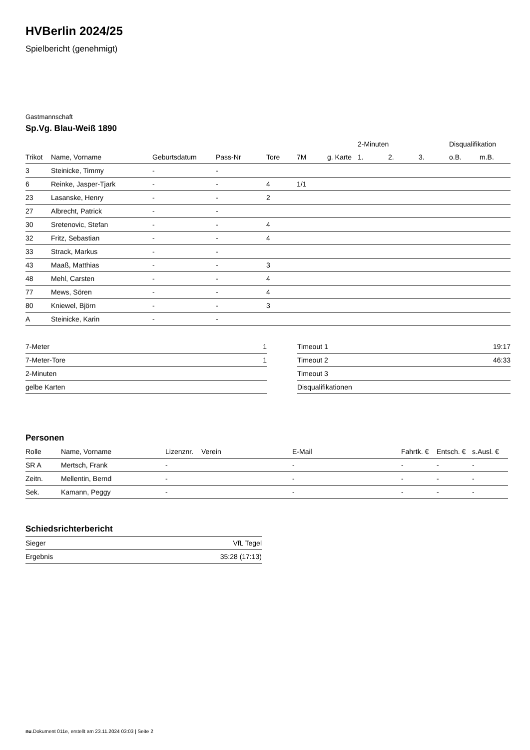HVBerlin 2024/25
Spielbericht (genehmigt)
Gastmannschaft
Sp.Vg. Blau-Weiß 1890
| | | | | | | | 2-Minuten | | | Disqualifikation | |
| --- | --- | --- | --- | --- | --- | --- | --- | --- | --- | --- | --- |
| Trikot | Name, Vorname | Geburtsdatum | Pass-Nr | Tore | 7M | g. Karte | 1. | 2. | 3. | o.B. | m.B. |
| 3 | Steinicke, Timmy | - | - | | | | | | | | |
| 6 | Reinke, Jasper-Tjark | - | - | 4 | 1/1 | | | | | | |
| 23 | Lasanske, Henry | - | - | 2 | | | | | | | |
| 27 | Albrecht, Patrick | - | - | | | | | | | | |
| 30 | Sretenovic, Stefan | - | - | 4 | | | | | | | |
| 32 | Fritz, Sebastian | - | - | 4 | | | | | | | |
| 33 | Strack, Markus | - | - | | | | | | | | |
| 43 | Maaß, Matthias | - | - | 3 | | | | | | | |
| 48 | Mehl, Carsten | - | - | 4 | | | | | | | |
| 77 | Mews, Sören | - | - | 4 | | | | | | | |
| 80 | Kniewel, Björn | - | - | 3 | | | | | | | |
| A | Steinicke, Karin | - | - | | | | | | | | |
| 7-Meter | 1 |
| 7-Meter-Tore | 1 |
| 2-Minuten | |
| gelbe Karten | |
| Timeout 1 | 19:17 |
| Timeout 2 | 46:33 |
| Timeout 3 | |
| Disqualifikationen | |
Personen
| Rolle | Name, Vorname | Lizenznr. | Verein | E-Mail | Fahrtk. € | Entsch. € | s.Ausl. € |
| --- | --- | --- | --- | --- | --- | --- | --- |
| SR A | Mertsch, Frank | - | | - | - | - | - |
| Zeitn. | Mellentin, Bernd | - | | - | - | - | - |
| Sek. | Kamann, Peggy | - | | - | - | - | - |
Schiedsrichterbericht
| Sieger | VfL Tegel |
| Ergebnis | 35:28 (17:13) |
nu.Dokument 011e, erstellt am 23.11.2024 03:03 | Seite 2